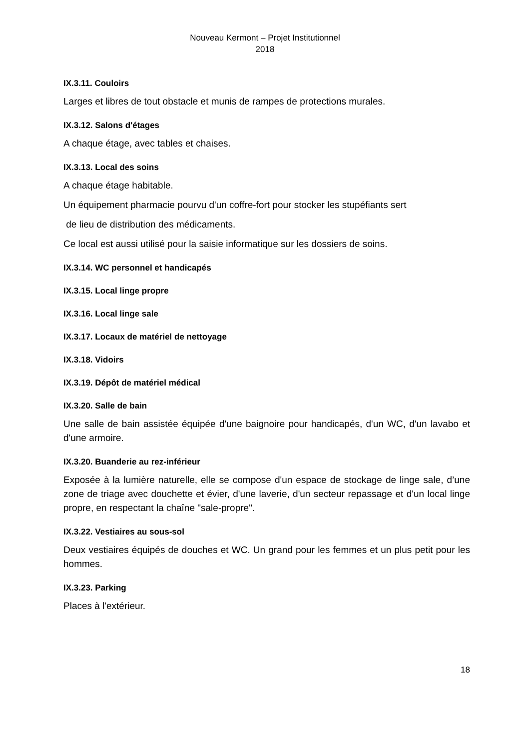Nouveau Kermont – Projet Institutionnel
2018
IX.3.11. Couloirs
Larges et libres de tout obstacle et munis de rampes de protections murales.
IX.3.12. Salons d'étages
A chaque étage, avec tables et chaises.
IX.3.13. Local des soins
A chaque étage habitable.
Un équipement pharmacie pourvu d'un coffre-fort pour stocker les stupéfiants sert
de lieu de distribution des médicaments.
Ce local est aussi utilisé pour la saisie informatique sur les dossiers de soins.
IX.3.14. WC personnel et handicapés
IX.3.15. Local linge propre
IX.3.16. Local linge sale
IX.3.17. Locaux de matériel de nettoyage
IX.3.18. Vidoirs
IX.3.19. Dépôt de matériel médical
IX.3.20. Salle de bain
Une salle de bain assistée équipée d'une baignoire pour handicapés, d'un WC, d'un lavabo et d'une armoire.
IX.3.20. Buanderie au rez-inférieur
Exposée à la lumière naturelle, elle se compose d'un espace de stockage de linge sale, d’une zone de triage avec douchette et évier, d'une laverie, d'un secteur repassage et d'un local linge propre, en respectant la chaîne "sale-propre".
IX.3.22. Vestiaires au sous-sol
Deux vestiaires équipés de douches et WC. Un grand pour les femmes et un plus petit pour les hommes.
IX.3.23. Parking
Places à l'extérieur.
18